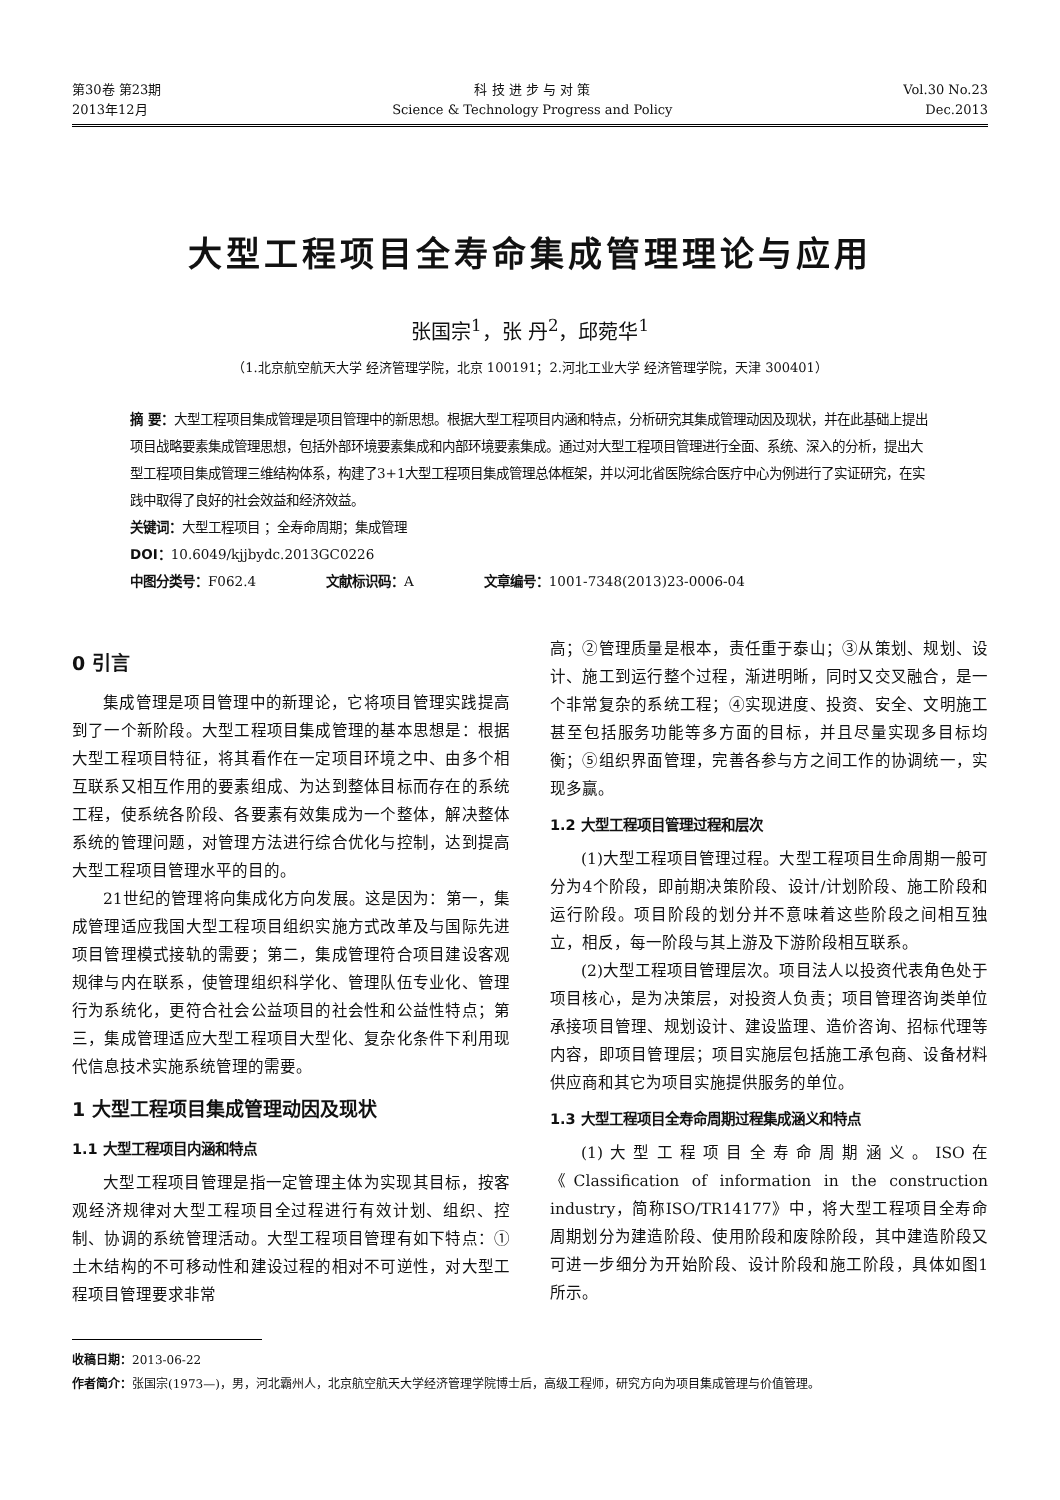第30卷 第23期
2013年12月
科 技 进 步 与 对 策
Science & Technology Progress and Policy
Vol.30 No.23
Dec.2013
大型工程项目全寿命集成管理理论与应用
张国宗<sup>1</sup>，张 丹<sup>2</sup>，邱菀华<sup>1</sup>
（1.北京航空航天大学 经济管理学院，北京 100191；2.河北工业大学 经济管理学院，天津 300401）
摘 要：大型工程项目集成管理是项目管理中的新思想。根据大型工程项目内涵和特点，分析研究其集成管理动因及现状，并在此基础上提出项目战略要素集成管理思想，包括外部环境要素集成和内部环境要素集成。通过对大型工程项目管理进行全面、系统、深入的分析，提出大型工程项目集成管理三维结构体系，构建了3+1大型工程项目集成管理总体框架，并以河北省医院综合医疗中心为例进行了实证研究，在实践中取得了良好的社会效益和经济效益。
关键词：大型工程项目 ；全寿命周期；集成管理
DOI：10.6049/kjjbydc.2013GC0226
中图分类号：F062.4 文献标识码：A 文章编号：1001-7348(2013)23-0006-04
0 引言
集成管理是项目管理中的新理论，它将项目管理实践提高到了一个新阶段。大型工程项目集成管理的基本思想是：根据大型工程项目特征，将其看作在一定项目环境之中、由多个相互联系又相互作用的要素组成、为达到整体目标而存在的系统工程，使系统各阶段、各要素有效集成为一个整体，解决整体系统的管理问题，对管理方法进行综合优化与控制，达到提高大型工程项目管理水平的目的。
21世纪的管理将向集成化方向发展。这是因为：第一，集成管理适应我国大型工程项目组织实施方式改革及与国际先进项目管理模式接轨的需要；第二，集成管理符合项目建设客观规律与内在联系，使管理组织科学化、管理队伍专业化、管理行为系统化，更符合社会公益项目的社会性和公益性特点；第三，集成管理适应大型工程项目大型化、复杂化条件下利用现代信息技术实施系统管理的需要。
1 大型工程项目集成管理动因及现状
1.1 大型工程项目内涵和特点
大型工程项目管理是指一定管理主体为实现其目标，按客观经济规律对大型工程项目全过程进行有效计划、组织、控制、协调的系统管理活动。大型工程项目管理有如下特点：①土木结构的不可移动性和建设过程的相对不可逆性，对大型工程项目管理要求非常
高；②管理质量是根本，责任重于泰山；③从策划、规划、设计、施工到运行整个过程，渐进明晰，同时又交叉融合，是一个非常复杂的系统工程；④实现进度、投资、安全、文明施工甚至包括服务功能等多方面的目标，并且尽量实现多目标均衡；⑤组织界面管理，完善各参与方之间工作的协调统一，实现多赢。
1.2 大型工程项目管理过程和层次
(1)大型工程项目管理过程。大型工程项目生命周期一般可分为4个阶段，即前期决策阶段、设计/计划阶段、施工阶段和运行阶段。项目阶段的划分并不意味着这些阶段之间相互独立，相反，每一阶段与其上游及下游阶段相互联系。
(2)大型工程项目管理层次。项目法人以投资代表角色处于项目核心，是为决策层，对投资人负责；项目管理咨询类单位承接项目管理、规划设计、建设监理、造价咨询、招标代理等内容，即项目管理层；项目实施层包括施工承包商、设备材料供应商和其它为项目实施提供服务的单位。
1.3 大型工程项目全寿命周期过程集成涵义和特点
(1)大型工程项目全寿命周期涵义。ISO在《Classification of information in the construction industry，简称ISO/TR14177》中，将大型工程项目全寿命周期划分为建造阶段、使用阶段和废除阶段，其中建造阶段又可进一步细分为开始阶段、设计阶段和施工阶段，具体如图1所示。
收稿日期：2013-06-22
作者简介：张国宗(1973—)，男，河北霸州人，北京航空航天大学经济管理学院博士后，高级工程师，研究方向为项目集成管理与价值管理。